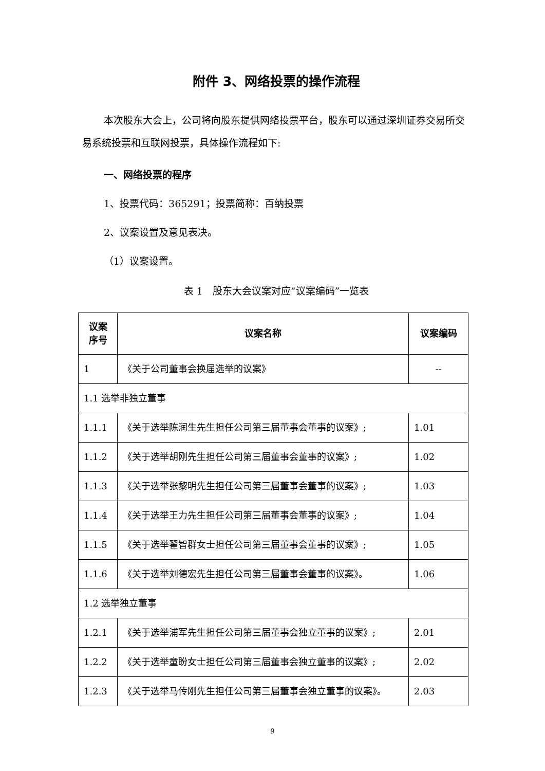附件 3、网络投票的操作流程
本次股东大会上，公司将向股东提供网络投票平台，股东可以通过深圳证券交易所交易系统投票和互联网投票，具体操作流程如下:
一、网络投票的程序
1、投票代码：365291；投票简称：百纳投票
2、议案设置及意见表决。
（1）议案设置。
表 1　股东大会议案对应“议案编码”一览表
| 议案 序号 | 议案名称 | 议案编码 |
| --- | --- | --- |
| 1 | 《关于公司董事会换届选举的议案》 | -- |
| 1.1 选举非独立董事 | | |
| 1.1.1 | 《关于选举陈润生先生担任公司第三届董事会董事的议案》; | 1.01 |
| 1.1.2 | 《关于选举胡刚先生担任公司第三届董事会董事的议案》; | 1.02 |
| 1.1.3 | 《关于选举张黎明先生担任公司第三届董事会董事的议案》; | 1.03 |
| 1.1.4 | 《关于选举王力先生担任公司第三届董事会董事的议案》; | 1.04 |
| 1.1.5 | 《关于选举翟智群女士担任公司第三届董事会董事的议案》; | 1.05 |
| 1.1.6 | 《关于选举刘德宏先生担任公司第三届董事会董事的议案》。 | 1.06 |
| 1.2 选举独立董事 | | |
| 1.2.1 | 《关于选举浦军先生担任公司第三届董事会独立董事的议案》; | 2.01 |
| 1.2.2 | 《关于选举童盼女士担任公司第三届董事会独立董事的议案》; | 2.02 |
| 1.2.3 | 《关于选举马传刚先生担任公司第三届董事会独立董事的议案》。 | 2.03 |
9